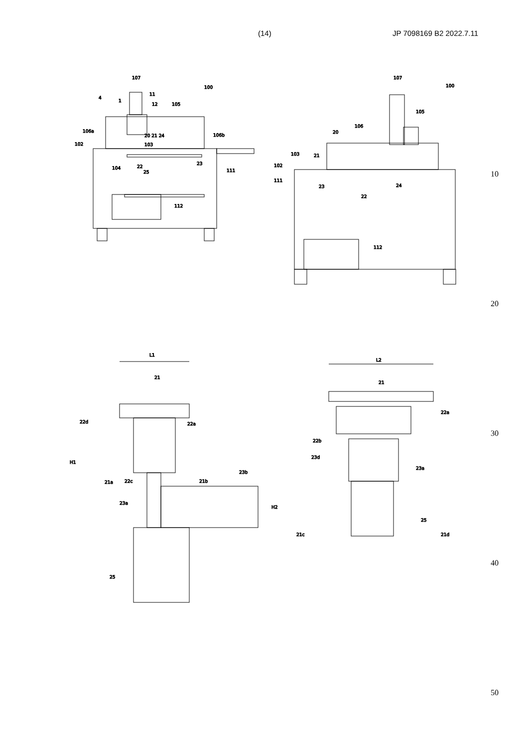(14) JP 7098169 B2 2022.7.11
107
100
4
106a
106b
102
104
111
112
23
20 21 24
22
11
12
105
25
103
1
107
100
105
106
20
21
103
102
111
23
22
24
112
10
20
L1
21
22d
22a
H1
21a
22c
21b
23b
23a
25
L2
21
22a
22b
23d
23a
H2
25
21c
21d
30
40
50